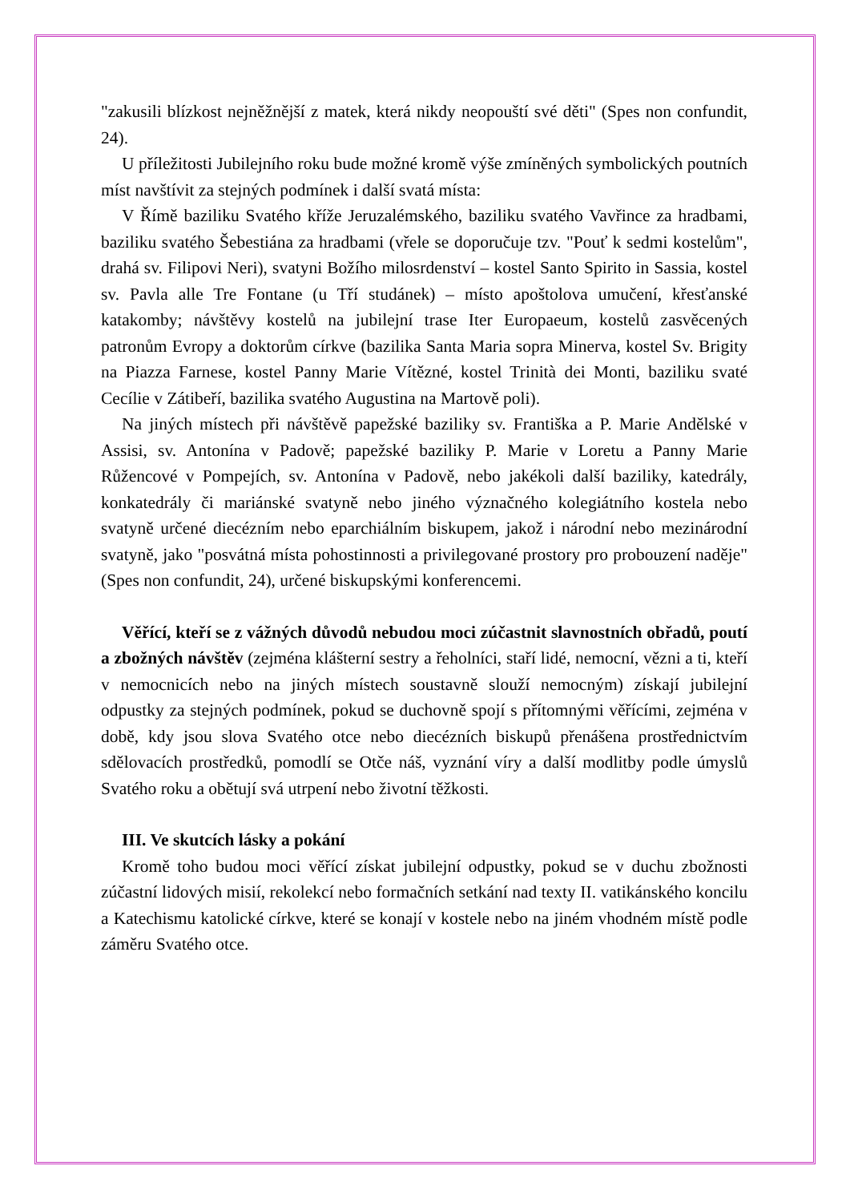"zakusili blízkost nejněžnější z matek, která nikdy neopouští své děti" (Spes non confundit, 24).
U příležitosti Jubilejního roku bude možné kromě výše zmíněných symbolických poutních míst navštívit za stejných podmínek i další svatá místa:
V Římě baziliku Svatého kříže Jeruzalémského, baziliku svatého Vavřince za hradbami, baziliku svatého Šebestiána za hradbami (vřele se doporučuje tzv. "Pouť k sedmi kostelům", drahá sv. Filipovi Neri), svatyni Božího milosrdenství – kostel Santo Spirito in Sassia, kostel sv. Pavla alle Tre Fontane (u Tří studánek) – místo apoštolova umučení, křesťanské katakomby; návštěvy kostelů na jubilejní trase Iter Europaeum, kostelů zasvěcených patronům Evropy a doktorům církve (bazilika Santa Maria sopra Minerva, kostel Sv. Brigity na Piazza Farnese, kostel Panny Marie Vítězné, kostel Trinità dei Monti, baziliku svaté Cecílie v Zátibeří, bazilika svatého Augustina na Martově poli).
Na jiných místech při návštěvě papežské baziliky sv. Františka a P. Marie Andělské v Assisi, sv. Antonína v Padově; papežské baziliky P. Marie v Loretu a Panny Marie Růžencové v Pompejích, sv. Antonína v Padově, nebo jakékoli další baziliky, katedrály, konkatedrály či mariánské svatyně nebo jiného význačného kolegiátního kostela nebo svatyně určené diecézním nebo eparchiálním biskupem, jakož i národní nebo mezinárodní svatyně, jako "posvátná místa pohostinnosti a privilegované prostory pro probouzení naděje" (Spes non confundit, 24), určené biskupskými konferencemi.
Věřící, kteří se z vážných důvodů nebudou moci zúčastnit slavnostních obřadů, poutí a zbožných návštěv (zejména klášterní sestry a řeholníci, staří lidé, nemocní, vězni a ti, kteří v nemocnicích nebo na jiných místech soustavně slouží nemocným) získají jubilejní odpustky za stejných podmínek, pokud se duchovně spojí s přítomnými věřícími, zejména v době, kdy jsou slova Svatého otce nebo diecézních biskupů přenášena prostřednictvím sdělovacích prostředků, pomodlí se Otče náš, vyznání víry a další modlitby podle úmyslů Svatého roku a obětují svá utrpení nebo životní těžkosti.
III. Ve skutcích lásky a pokání
Kromě toho budou moci věřící získat jubilejní odpustky, pokud se v duchu zbožnosti zúčastní lidových misií, rekolekcí nebo formačních setkání nad texty II. vatikánského koncilu a Katechismu katolické církve, které se konají v kostele nebo na jiném vhodném místě podle záměru Svatého otce.